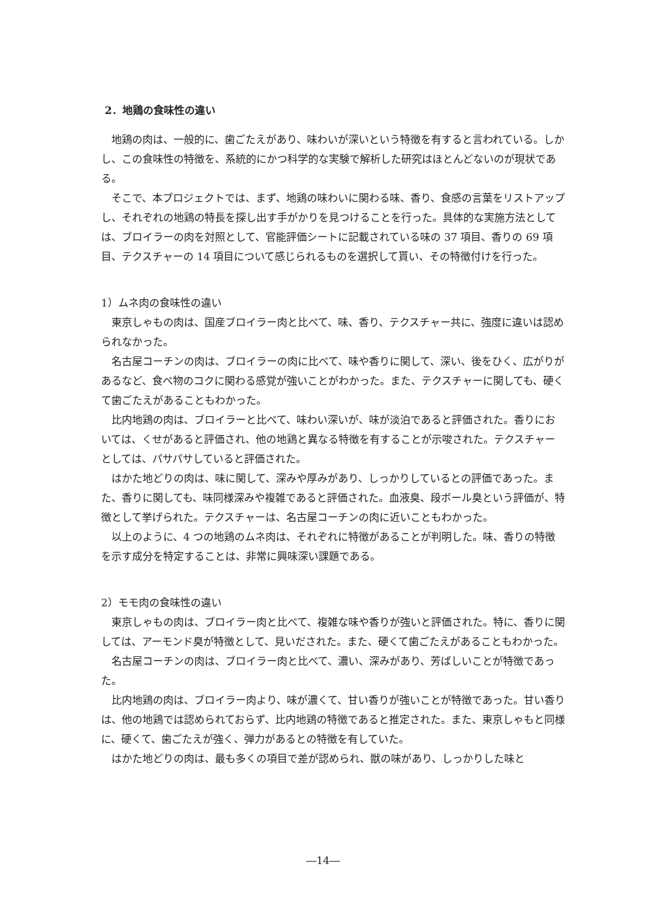2．地鶏の食味性の違い
地鶏の肉は、一般的に、歯ごたえがあり、味わいが深いという特徴を有すると言われている。しかし、この食味性の特徴を、系統的にかつ科学的な実験で解析した研究はほとんどないのが現状である。
そこで、本プロジェクトでは、まず、地鶏の味わいに関わる味、香り、食感の言葉をリストアップし、それぞれの地鶏の特長を探し出す手がかりを見つけることを行った。具体的な実施方法としては、ブロイラーの肉を対照として、官能評価シートに記載されている味の 37 項目、香りの 69 項目、テクスチャーの 14 項目について感じられるものを選択して貰い、その特徴付けを行った。
1）ムネ肉の食味性の違い
東京しゃもの肉は、国産ブロイラー肉と比べて、味、香り、テクスチャー共に、強度に違いは認められなかった。
名古屋コーチンの肉は、ブロイラーの肉に比べて、味や香りに関して、深い、後をひく、広がりがあるなど、食べ物のコクに関わる感覚が強いことがわかった。また、テクスチャーに関しても、硬くて歯ごたえがあることもわかった。
比内地鶏の肉は、ブロイラーと比べて、味わい深いが、味が淡泊であると評価された。香りにおいては、くせがあると評価され、他の地鶏と異なる特徴を有することが示唆された。テクスチャーとしては、パサパサしていると評価された。
はかた地どりの肉は、味に関して、深みや厚みがあり、しっかりしているとの評価であった。また、香りに関しても、味同様深みや複雑であると評価された。血液臭、段ボール臭という評価が、特徴として挙げられた。テクスチャーは、名古屋コーチンの肉に近いこともわかった。
以上のように、4 つの地鶏のムネ肉は、それぞれに特徴があることが判明した。味、香りの特徴を示す成分を特定することは、非常に興味深い課題である。
2）モモ肉の食味性の違い
東京しゃもの肉は、ブロイラー肉と比べて、複雑な味や香りが強いと評価された。特に、香りに関しては、アーモンド臭が特徴として、見いだされた。また、硬くて歯ごたえがあることもわかった。
名古屋コーチンの肉は、ブロイラー肉と比べて、濃い、深みがあり、芳ばしいことが特徴であった。
比内地鶏の肉は、ブロイラー肉より、味が濃くて、甘い香りが強いことが特徴であった。甘い香りは、他の地鶏では認められておらず、比内地鶏の特徴であると推定された。また、東京しゃもと同様に、硬くて、歯ごたえが強く、弾力があるとの特徴を有していた。
はかた地どりの肉は、最も多くの項目で差が認められ、獣の味があり、しっかりした味と
―14―